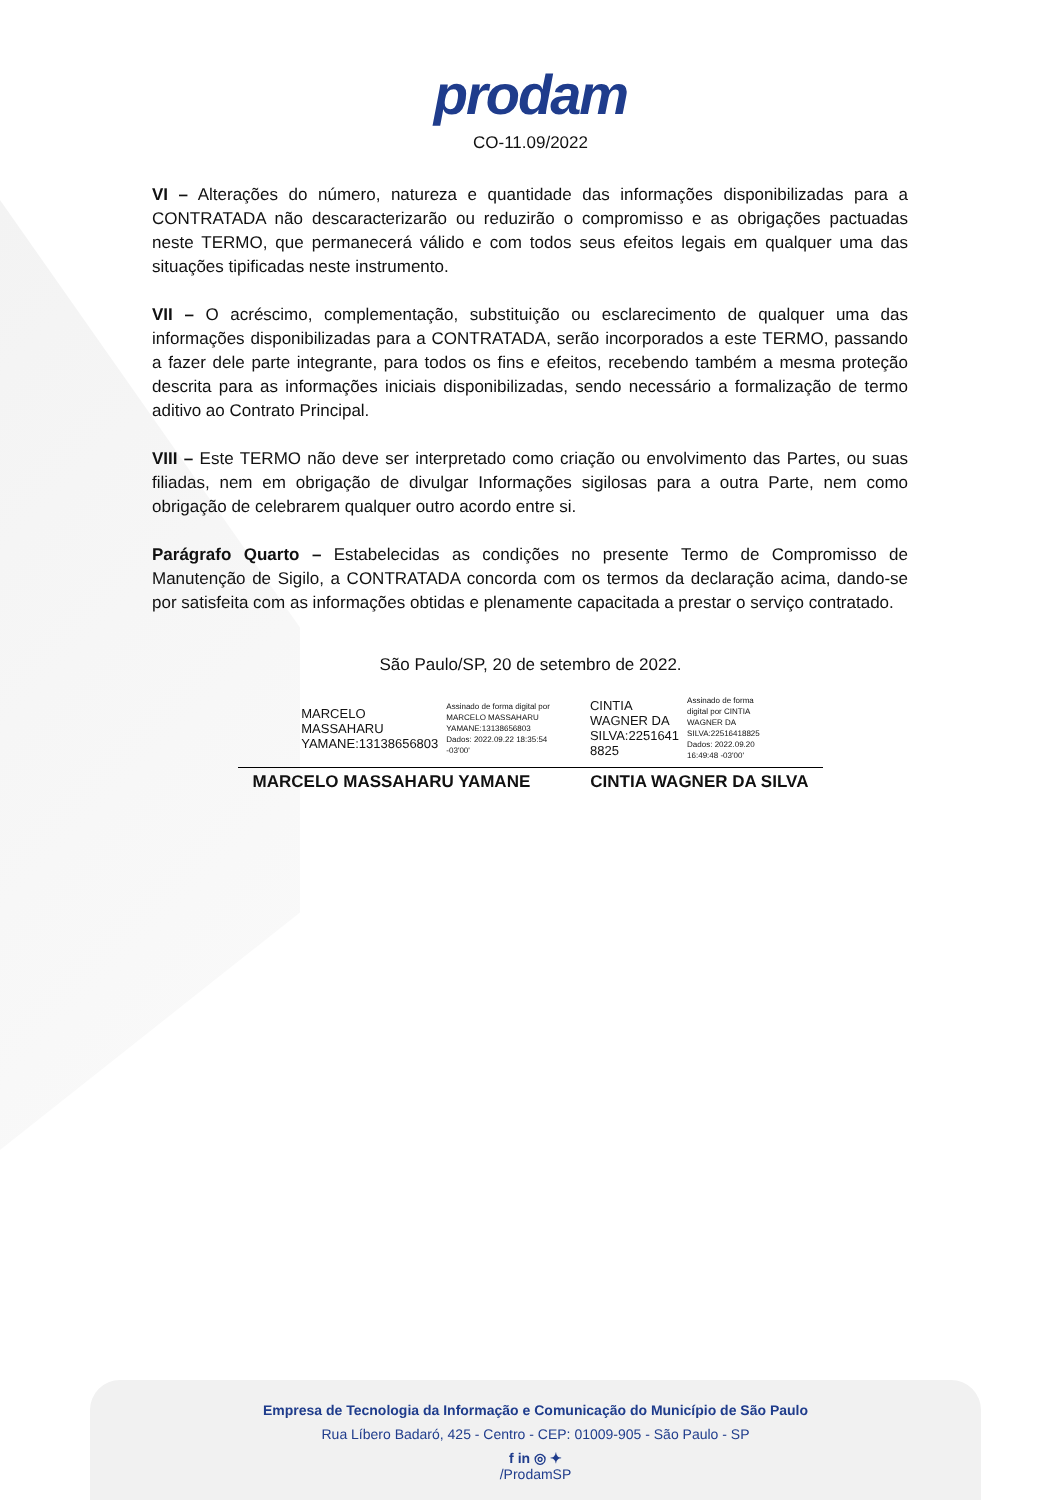prodam
CO-11.09/2022
VI – Alterações do número, natureza e quantidade das informações disponibilizadas para a CONTRATADA não descaracterizarão ou reduzirão o compromisso e as obrigações pactuadas neste TERMO, que permanecerá válido e com todos seus efeitos legais em qualquer uma das situações tipificadas neste instrumento.
VII – O acréscimo, complementação, substituição ou esclarecimento de qualquer uma das informações disponibilizadas para a CONTRATADA, serão incorporados a este TERMO, passando a fazer dele parte integrante, para todos os fins e efeitos, recebendo também a mesma proteção descrita para as informações iniciais disponibilizadas, sendo necessário a formalização de termo aditivo ao Contrato Principal.
VIII – Este TERMO não deve ser interpretado como criação ou envolvimento das Partes, ou suas filiadas, nem em obrigação de divulgar Informações sigilosas para a outra Parte, nem como obrigação de celebrarem qualquer outro acordo entre si.
Parágrafo Quarto – Estabelecidas as condições no presente Termo de Compromisso de Manutenção de Sigilo, a CONTRATADA concorda com os termos da declaração acima, dando-se por satisfeita com as informações obtidas e plenamente capacitada a prestar o serviço contratado.
São Paulo/SP, 20 de setembro de 2022.
MARCELO
MASSAHARU
YAMANE:13138656803
Assinado de forma digital por
MARCELO MASSAHARU
YAMANE:13138656803
Dados: 2022.09.22 18:35:54
-03'00'
CINTIA
WAGNER DA
SILVA:2251641
8825
Assinado de forma
digital por CINTIA
WAGNER DA
SILVA:22516418825
Dados: 2022.09.20
16:49:48 -03'00'
MARCELO MASSAHARU YAMANE CINTIA WAGNER DA SILVA
Empresa de Tecnologia da Informação e Comunicação do Município de São Paulo
Rua Líbero Badaró, 425 - Centro - CEP: 01009-905 - São Paulo - SP
f in ◎ ✦
/ProdamSP